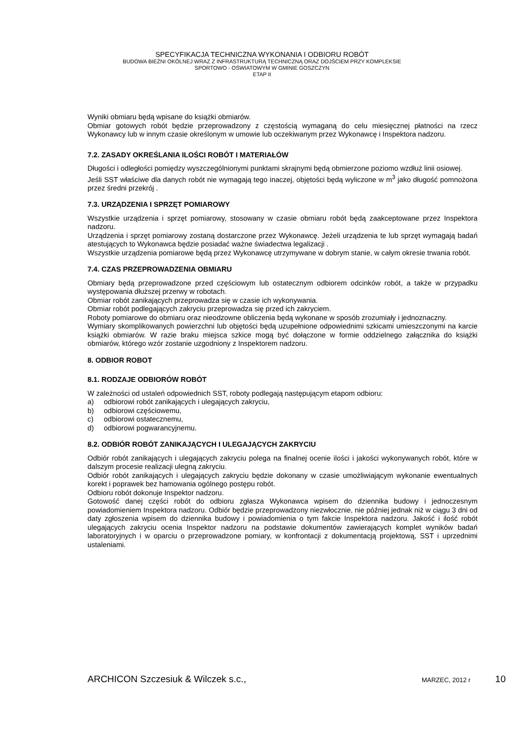SPECYFIKACJA TECHNICZNA WYKONANIA I ODBIORU ROBÓT
BUDOWA BIEŻNI OKÓLNEJ WRAZ Z INFRASTRUKTURĄ TECHNICZNĄ ORAZ DOJŚCIEM PRZY KOMPLEKSIE
SPORTOWO - OŚWIATOWYM W GMINIE GOSZCZYN
ETAP II
Wyniki obmiaru będą wpisane do książki obmiarów.
Obmiar gotowych robót będzie przeprowadzony z częstością wymaganą do celu miesięcznej płatności na rzecz Wykonawcy lub w innym czasie określonym w umowie lub oczekiwanym przez Wykonawcę i Inspektora nadzoru.
7.2. ZASADY OKREŚLANIA ILOŚCI ROBÓT I MATERIAŁÓW
Długości i odległości pomiędzy wyszczególnionymi punktami skrajnymi będą obmierzone poziomo wzdłuż linii osiowej.
Jeśli SST właściwe dla danych robót nie wymagają tego inaczej, objętości będą wyliczone w m<sup>3</sup> jako długość pomnożona przez średni przekrój .
7.3. URZĄDZENIA I SPRZĘT POMIAROWY
Wszystkie urządzenia i sprzęt pomiarowy, stosowany w czasie obmiaru robót będą zaakceptowane przez Inspektora nadzoru.
Urządzenia i sprzęt pomiarowy zostaną dostarczone przez Wykonawcę. Jeżeli urządzenia te lub sprzęt wymagają badań atestujących to Wykonawca będzie posiadać ważne świadectwa legalizacji .
Wszystkie urządzenia pomiarowe będą przez Wykonawcę utrzymywane w dobrym stanie, w całym okresie trwania robót.
7.4. CZAS PRZEPROWADZENIA OBMIARU
Obmiary będą przeprowadzone przed częściowym lub ostatecznym odbiorem odcinków robót, a także w przypadku występowania dłuższej przerwy w robotach.
Obmiar robót zanikających przeprowadza się w czasie ich wykonywania.
Obmiar robót podlegających zakryciu przeprowadza się przed ich zakryciem.
Roboty pomiarowe do obmiaru oraz nieodzowne obliczenia będą wykonane w sposób zrozumiały i jednoznaczny.
Wymiary skomplikowanych powierzchni lub objętości będą uzupełnione odpowiednimi szkicami umieszczonymi na karcie książki obmiarów. W razie braku miejsca szkice mogą być dołączone w formie oddzielnego załącznika do książki obmiarów, którego wzór zostanie uzgodniony z Inspektorem nadzoru.
8. ODBIOR ROBOT
8.1. RODZAJE ODBIORÓW ROBÓT
W zależności od ustaleń odpowiednich SST, roboty podlegają następującym etapom odbioru:
a) odbiorowi robót zanikających i ulegających zakryciu,
b) odbiorowi częściowemu,
c) odbiorowi ostatecznemu,
d) odbiorowi pogwarancyjnemu.
8.2. ODBIÓR ROBÓT ZANIKAJĄCYCH I ULEGAJĄCYCH ZAKRYCIU
Odbiór robót zanikających i ulegających zakryciu polega na finalnej ocenie ilości i jakości wykonywanych robót, które w dalszym procesie realizacji ulegną zakryciu.
Odbiór robót zanikających i ulegających zakryciu będzie dokonany w czasie umożliwiającym wykonanie ewentualnych korekt i poprawek bez hamowania ogólnego postępu robót.
Odbioru robót dokonuje Inspektor nadzoru.
Gotowość danej części robót do odbioru zgłasza Wykonawca wpisem do dziennika budowy i jednoczesnym powiadomieniem Inspektora nadzoru. Odbiór będzie przeprowadzony niezwłocznie, nie później jednak niż w ciągu 3 dni od daty zgłoszenia wpisem do dziennika budowy i powiadomienia o tym fakcie Inspektora nadzoru. Jakość i ilość robót ulegających zakryciu ocenia Inspektor nadzoru na podstawie dokumentów zawierających komplet wyników badań laboratoryjnych i w oparciu o przeprowadzone pomiary, w konfrontacji z dokumentacją projektową, SST i uprzednimi ustaleniami.
ARCHICON Szczesiuk & Wilczek s.c., MARZEC, 2012 r 10